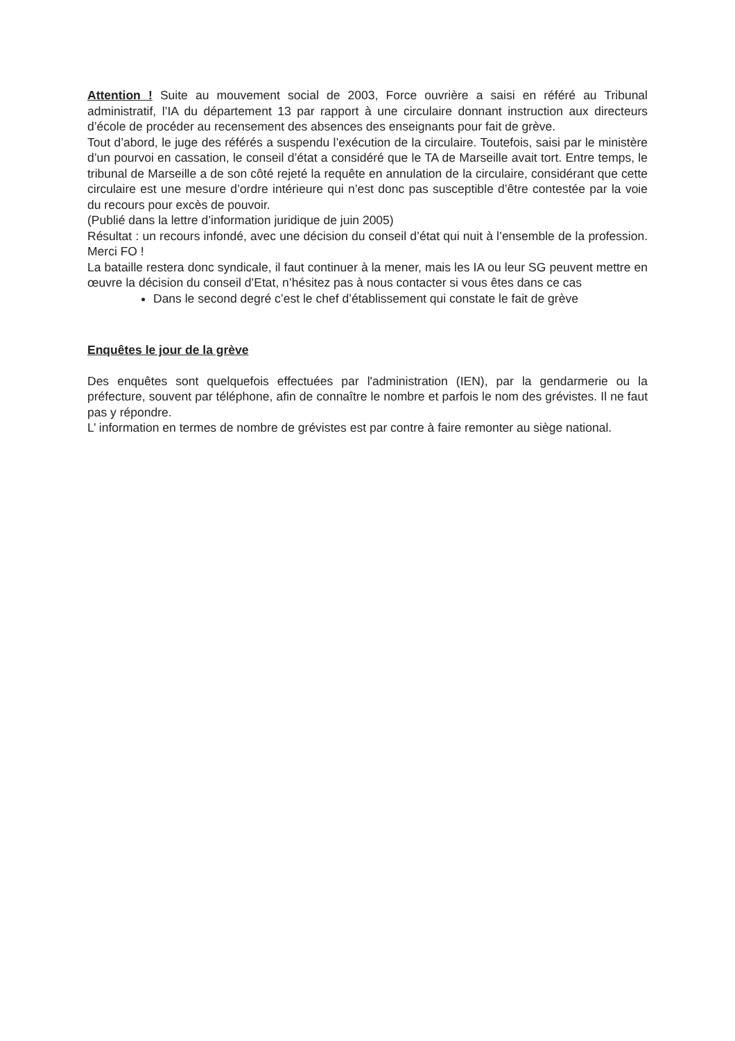Attention ! Suite au mouvement social de 2003, Force ouvrière a saisi en référé au Tribunal administratif, l’IA du département 13 par rapport à une circulaire donnant instruction aux directeurs d’école de procéder au recensement des absences des enseignants pour fait de grève.
Tout d’abord, le juge des référés a suspendu l’exécution de la circulaire. Toutefois, saisi par le ministère d’un pourvoi en cassation, le conseil d’état a considéré que le TA de Marseille avait tort. Entre temps, le tribunal de Marseille a de son côté rejeté la requête en annulation de la circulaire, considérant que cette circulaire est une mesure d’ordre intérieure qui n’est donc pas susceptible d’être contestée par la voie du recours pour excès de pouvoir.
(Publié dans la lettre d’information juridique de juin 2005)
Résultat : un recours infondé, avec une décision du conseil d’état qui nuit à l’ensemble de la profession. Merci FO !
La bataille restera donc syndicale, il faut continuer à la mener, mais les IA ou leur SG peuvent mettre en œuvre la décision du conseil d’Etat, n’hésitez pas à nous contacter si vous êtes dans ce cas
Dans le second degré c’est le chef d’établissement qui constate le fait de grève
Enquêtes le jour de la grève
Des enquêtes sont quelquefois effectuées par l'administration (IEN), par la gendarmerie ou la préfecture, souvent par téléphone, afin de connaître le nombre et parfois le nom des grévistes. Il ne faut pas y répondre.
L’ information en termes de nombre de grévistes est par contre à faire remonter au siège national.